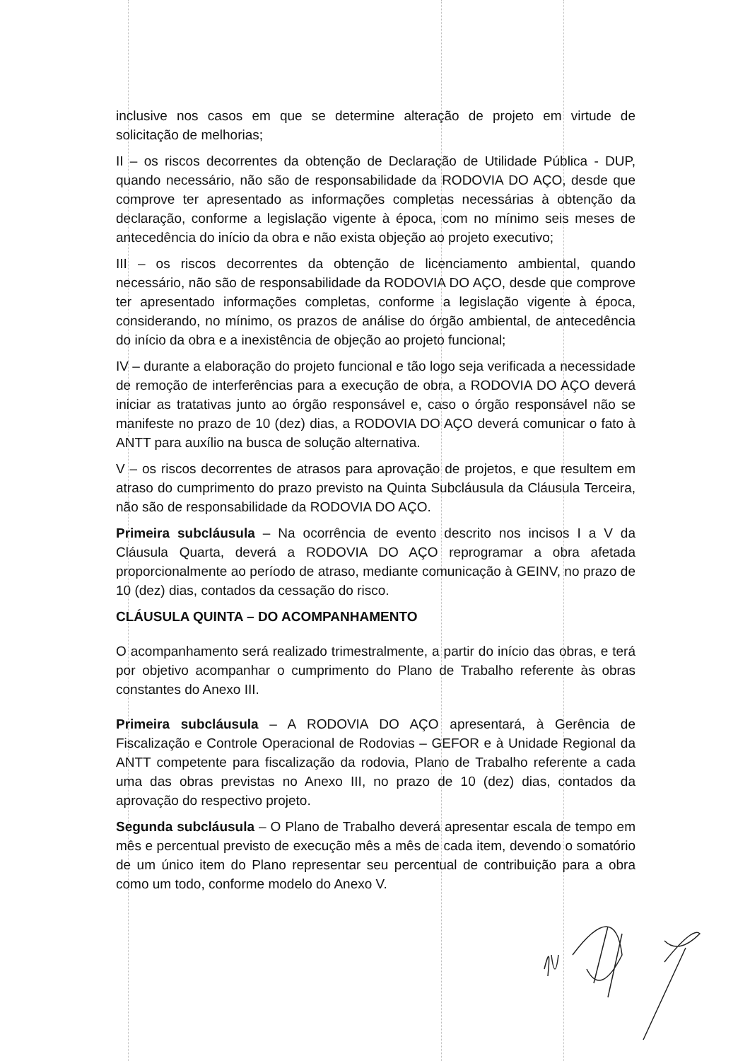inclusive nos casos em que se determine alteração de projeto em virtude de solicitação de melhorias;
II – os riscos decorrentes da obtenção de Declaração de Utilidade Pública - DUP, quando necessário, não são de responsabilidade da RODOVIA DO AÇO, desde que comprove ter apresentado as informações completas necessárias à obtenção da declaração, conforme a legislação vigente à época, com no mínimo seis meses de antecedência do início da obra e não exista objeção ao projeto executivo;
III – os riscos decorrentes da obtenção de licenciamento ambiental, quando necessário, não são de responsabilidade da RODOVIA DO AÇO, desde que comprove ter apresentado informações completas, conforme a legislação vigente à época, considerando, no mínimo, os prazos de análise do órgão ambiental, de antecedência do início da obra e a inexistência de objeção ao projeto funcional;
IV – durante a elaboração do projeto funcional e tão logo seja verificada a necessidade de remoção de interferências para a execução de obra, a RODOVIA DO AÇO deverá iniciar as tratativas junto ao órgão responsável e, caso o órgão responsável não se manifeste no prazo de 10 (dez) dias, a RODOVIA DO AÇO deverá comunicar o fato à ANTT para auxílio na busca de solução alternativa.
V – os riscos decorrentes de atrasos para aprovação de projetos, e que resultem em atraso do cumprimento do prazo previsto na Quinta Subcláusula da Cláusula Terceira, não são de responsabilidade da RODOVIA DO AÇO.
Primeira subcláusula – Na ocorrência de evento descrito nos incisos I a V da Cláusula Quarta, deverá a RODOVIA DO AÇO reprogramar a obra afetada proporcionalmente ao período de atraso, mediante comunicação à GEINV, no prazo de 10 (dez) dias, contados da cessação do risco.
CLÁUSULA QUINTA – DO ACOMPANHAMENTO
O acompanhamento será realizado trimestralmente, a partir do início das obras, e terá por objetivo acompanhar o cumprimento do Plano de Trabalho referente às obras constantes do Anexo III.
Primeira subcláusula – A RODOVIA DO AÇO apresentará, à Gerência de Fiscalização e Controle Operacional de Rodovias – GEFOR e à Unidade Regional da ANTT competente para fiscalização da rodovia, Plano de Trabalho referente a cada uma das obras previstas no Anexo III, no prazo de 10 (dez) dias, contados da aprovação do respectivo projeto.
Segunda subcláusula – O Plano de Trabalho deverá apresentar escala de tempo em mês e percentual previsto de execução mês a mês de cada item, devendo o somatório de um único item do Plano representar seu percentual de contribuição para a obra como um todo, conforme modelo do Anexo V.